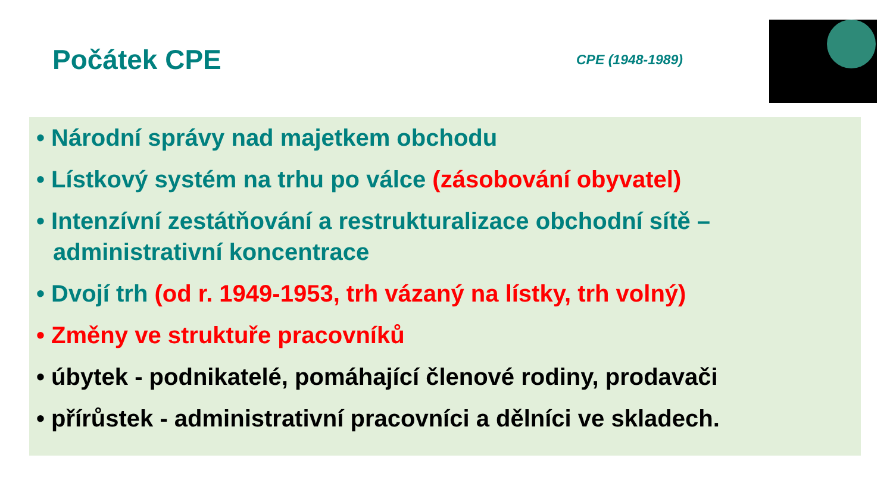Počátek CPE
CPE (1948-1989)
• Národní správy nad majetkem obchodu
• Lístkový systém na trhu po válce (zásobování obyvatel)
• Intenzívní zestátňování a restrukturalizace obchodní sítě – administrativní koncentrace
• Dvojí trh (od r. 1949-1953, trh vázaný na lístky, trh volný)
• Změny ve struktuře pracovníků
• úbytek - podnikatelé, pomáhající členové rodiny, prodavači
• přírůstek - administrativní pracovníci a dělníci ve skladech.